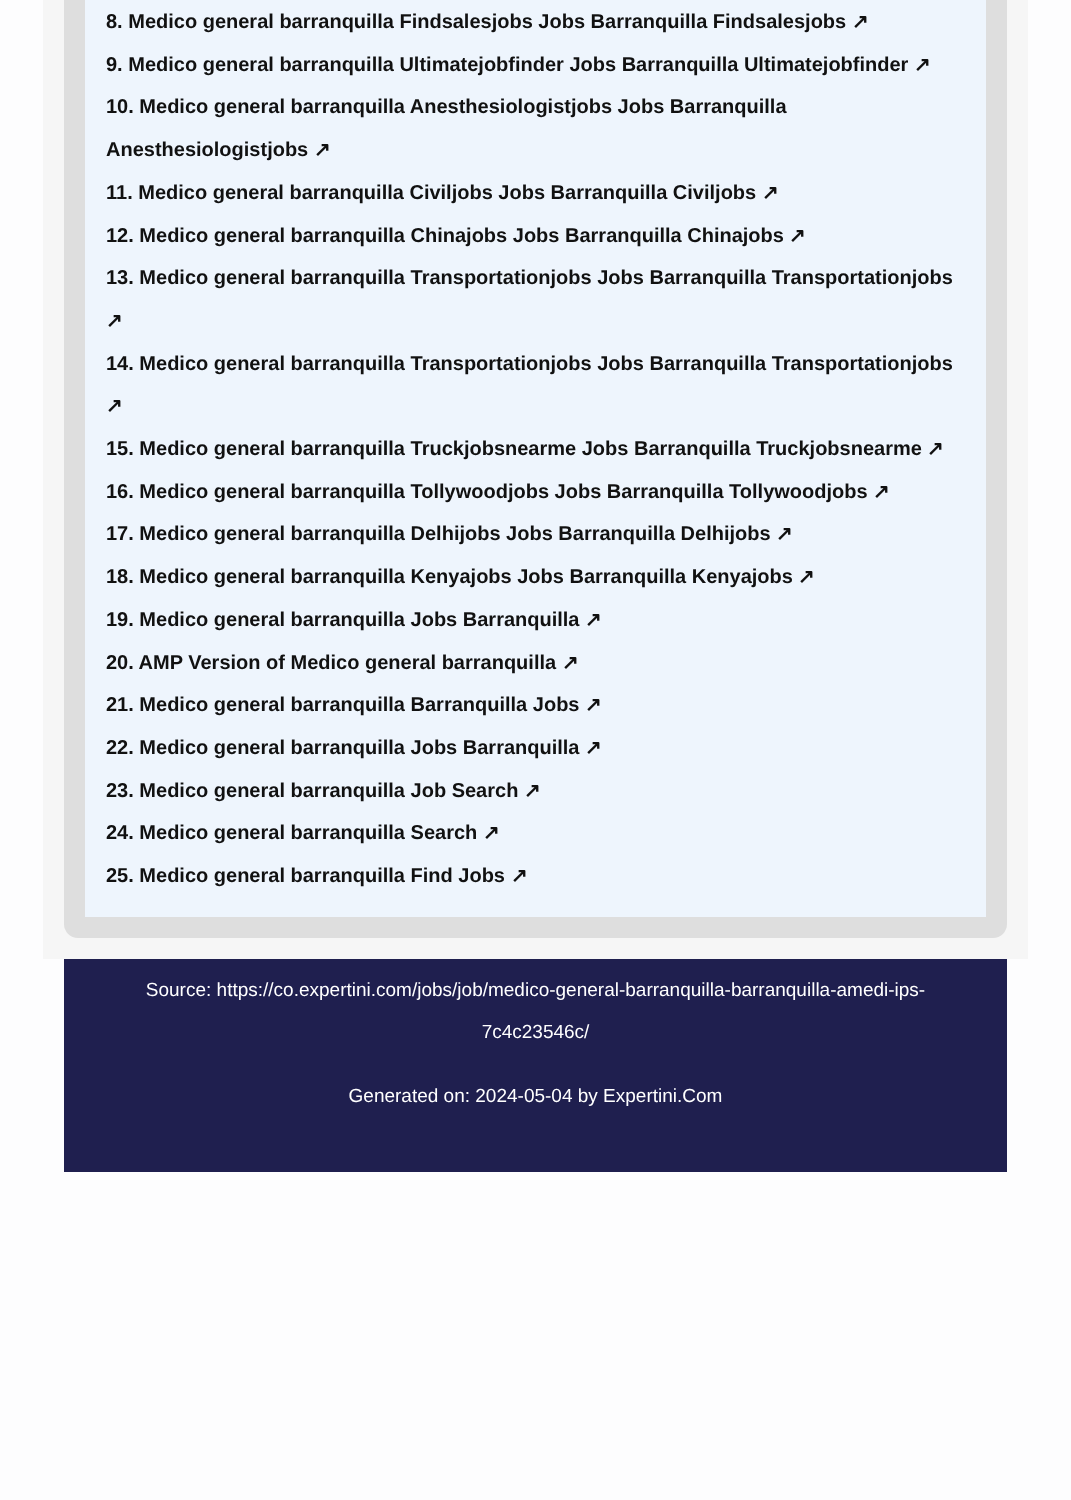8. Medico general barranquilla Findsalesjobs Jobs Barranquilla Findsalesjobs ↗
9. Medico general barranquilla Ultimatejobfinder Jobs Barranquilla Ultimatejobfinder ↗
10. Medico general barranquilla Anesthesiologistjobs Jobs Barranquilla Anesthesiologistjobs ↗
11. Medico general barranquilla Civiljobs Jobs Barranquilla Civiljobs ↗
12. Medico general barranquilla Chinajobs Jobs Barranquilla Chinajobs ↗
13. Medico general barranquilla Transportationjobs Jobs Barranquilla Transportationjobs ↗
14. Medico general barranquilla Transportationjobs Jobs Barranquilla Transportationjobs ↗
15. Medico general barranquilla Truckjobsnearme Jobs Barranquilla Truckjobsnearme ↗
16. Medico general barranquilla Tollywoodjobs Jobs Barranquilla Tollywoodjobs ↗
17. Medico general barranquilla Delhijobs Jobs Barranquilla Delhijobs ↗
18. Medico general barranquilla Kenyajobs Jobs Barranquilla Kenyajobs ↗
19. Medico general barranquilla Jobs Barranquilla ↗
20. AMP Version of Medico general barranquilla ↗
21. Medico general barranquilla Barranquilla Jobs ↗
22. Medico general barranquilla Jobs Barranquilla ↗
23. Medico general barranquilla Job Search ↗
24. Medico general barranquilla Search ↗
25. Medico general barranquilla Find Jobs ↗
Source: https://co.expertini.com/jobs/job/medico-general-barranquilla-barranquilla-amedi-ips-7c4c23546c/
Generated on: 2024-05-04 by Expertini.Com